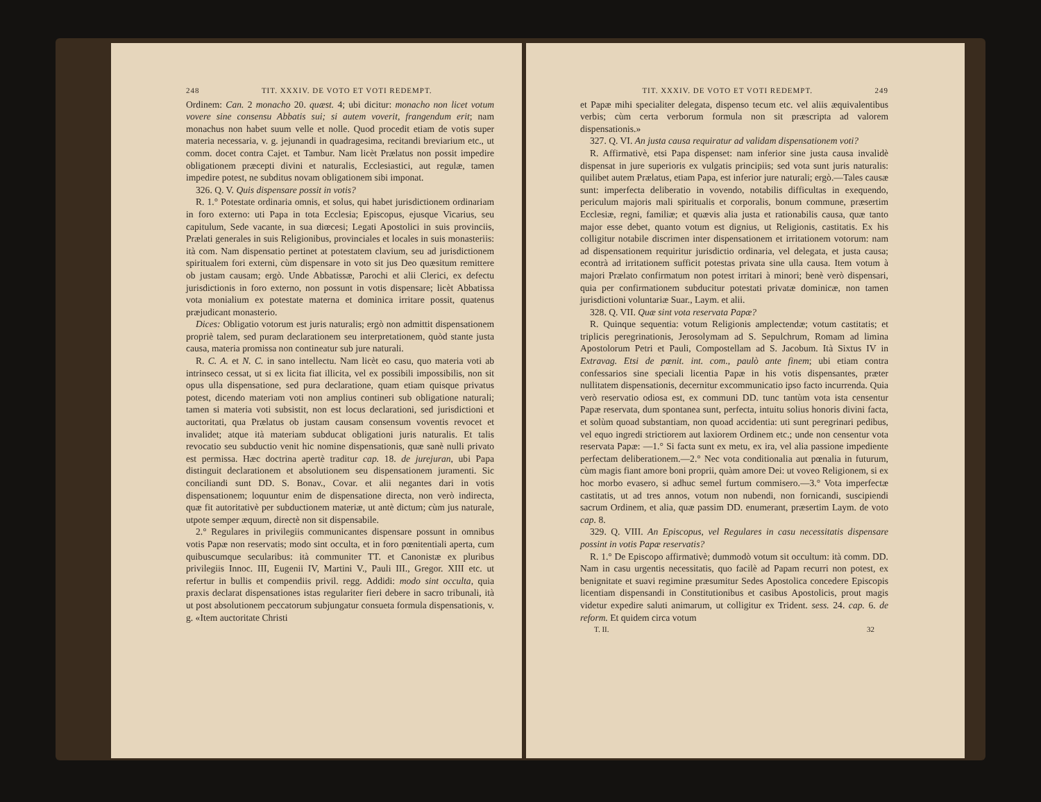248 TIT. XXXIV. DE VOTO ET VOTI REDEMPT.
Ordinem: Can. 2 monacho 20. quæst. 4; ubi dicitur: monacho non licet votum vovere sine consensu Abbatis sui; si autem voverit, frangendum erit; nam monachus non habet suum velle et nolle. Quod procedit etiam de votis super materia necessaria, v. g. jejunandi in quadragesima, recitandi breviarium etc., ut comm. docet contra Cajet. et Tambur. Nam licèt Prælatus non possit impedire obligationem præcepti divini et naturalis, Ecclesiastici, aut regulæ, tamen impedire potest, ne subditus novam obligationem sibi imponat.
326. Q. V. Quis dispensare possit in votis?
R. 1.° Potestate ordinaria omnis, et solus, qui habet jurisdictionem ordinariam in foro externo: uti Papa in tota Ecclesia; Episcopus, ejusque Vicarius, seu capitulum, Sede vacante, in sua diœcesi; Legati Apostolici in suis provinciis, Prælati generales in suis Religionibus, provinciales et locales in suis monasteriis: ità com. Nam dispensatio pertinet at potestatem clavium, seu ad jurisdictionem spiritualem fori externi, cùm dispensare in voto sit jus Deo quæsitum remittere ob justam causam; ergò. Unde Abbatissæ, Parochi et alii Clerici, ex defectu jurisdictionis in foro externo, non possunt in votis dispensare; licèt Abbatissa vota monialium ex potestate materna et dominica irritare possit, quatenus præjudicant monasterio.
Dices: Obligatio votorum est juris naturalis; ergò non admittit dispensationem propriè talem, sed puram declarationem seu interpretationem, quòd stante justa causa, materia promissa non contineatur sub jure naturali.
R. C. A. et N. C. in sano intellectu. Nam licèt eo casu, quo materia voti ab intrinseco cessat, ut si ex licita fiat illicita, vel ex possibili impossibilis, non sit opus ulla dispensatione, sed pura declaratione, quam etiam quisque privatus potest, dicendo materiam voti non amplius contineri sub obligatione naturali; tamen si materia voti subsistit, non est locus declarationi, sed jurisdictioni et auctoritati, qua Prælatus ob justam causam consensum voventis revocet et invalidet; atque ità materiam subducat obligationi juris naturalis. Et talis revocatio seu subductio venit hic nomine dispensationis, quæ sanè nulli privato est permissa. Hæc doctrina apertè traditur cap. 18. de jurejuran, ubi Papa distinguit declarationem et absolutionem seu dispensationem juramenti. Sic conciliandi sunt DD. S. Bonav., Covar. et alii negantes dari in votis dispensationem; loquuntur enim de dispensatione directa, non verò indirecta, quæ fit autoritativè per subductionem materiæ, ut antè dictum; cùm jus naturale, utpote semper æquum, directè non sit dispensabile.
2.° Regulares in privilegiis communicantes dispensare possunt in omnibus votis Papæ non reservatis; modo sint occulta, et in foro pœnitentiali aperta, cum quibuscumque secularibus: ità communiter TT. et Canonistæ ex pluribus privilegiis Innoc. III, Eugenii IV, Martini V., Pauli III., Gregor. XIII etc. ut refertur in bullis et compendiis privil. regg. Addidi: modo sint occulta, quia praxis declarat dispensationes istas regulariter fieri debere in sacro tribunali, ità ut post absolutionem peccatorum subjungatur consueta formula dispensationis, v. g. «Item auctoritate Christi
TIT. XXXIV. DE VOTO ET VOTI REDEMPT. 249
et Papæ mihi specialiter delegata, dispenso tecum etc. vel aliis æquivalentibus verbis; cùm certa verborum formula non sit præscripta ad valorem dispensationis.»
327. Q. VI. An justa causa requiratur ad validam dispensationem voti?
R. Affirmativè, etsi Papa dispenset: nam inferior sine justa causa invalidè dispensat in jure superioris ex vulgatis principiis; sed vota sunt juris naturalis: quilibet autem Prælatus, etiam Papa, est inferior jure naturali; ergò.—Tales causæ sunt: imperfecta deliberatio in vovendo, notabilis difficultas in exequendo, periculum majoris mali spiritualis et corporalis, bonum commune, præsertim Ecclesiæ, regni, familiæ; et quævis alia justa et rationabilis causa, quæ tanto major esse debet, quanto votum est dignius, ut Religionis, castitatis. Ex his colligitur notabile discrimen inter dispensationem et irritationem votorum: nam ad dispensationem requiritur jurisdictio ordinaria, vel delegata, et justa causa; econtrà ad irritationem sufficit potestas privata sine ulla causa. Item votum à majori Prælato confirmatum non potest irritari à minori; benè verò dispensari, quia per confirmationem subducitur potestati privatæ dominicæ, non tamen jurisdictioni voluntariæ Suar., Laym. et alii.
328. Q. VII. Quæ sint vota reservata Papæ?
R. Quinque sequentia: votum Religionis amplectendæ; votum castitatis; et triplicis peregrinationis, Jerosolymam ad S. Sepulchrum, Romam ad limina Apostolorum Petri et Pauli, Compostellam ad S. Jacobum. Ità Sixtus IV in Extravag. Etsi de pœnit. int. com., paulò ante finem; ubi etiam contra confessarios sine speciali licentia Papæ in his votis dispensantes, præter nullitatem dispensationis, decernitur excommunicatio ipso facto incurrenda. Quia verò reservatio odiosa est, ex communi DD. tunc tantùm vota ista censentur Papæ reservata, dum spontanea sunt, perfecta, intuitu solius honoris divini facta, et solùm quoad substantiam, non quoad accidentia: uti sunt peregrinari pedibus, vel equo ingredi strictiorem aut laxiorem Ordinem etc.; unde non censentur vota reservata Papæ: —1.° Si facta sunt ex metu, ex ira, vel alia passione impediente perfectam deliberationem.—2.° Nec vota conditionalia aut pœnalia in futurum, cùm magis fiant amore boni proprii, quàm amore Dei: ut voveo Religionem, si ex hoc morbo evasero, si adhuc semel furtum commisero.—3.° Vota imperfectæ castitatis, ut ad tres annos, votum non nubendi, non fornicandi, suscipiendi sacrum Ordinem, et alia, quæ passim DD. enumerant, præsertim Laym. de voto cap. 8.
329. Q. VIII. An Episcopus, vel Regulares in casu necessitatis dispensare possint in votis Papæ reservatis?
R. 1.° De Episcopo affirmativè; dummodò votum sit occultum: ità comm. DD. Nam in casu urgentis necessitatis, quo facilè ad Papam recurri non potest, ex benignitate et suavi regimine præsumitur Sedes Apostolica concedere Episcopis licentiam dispensandi in Constitutionibus et casibus Apostolicis, prout magis videtur expedire saluti animarum, ut colligitur ex Trident. sess. 24. cap. 6. de reform. Et quidem circa votum
T. II. 32